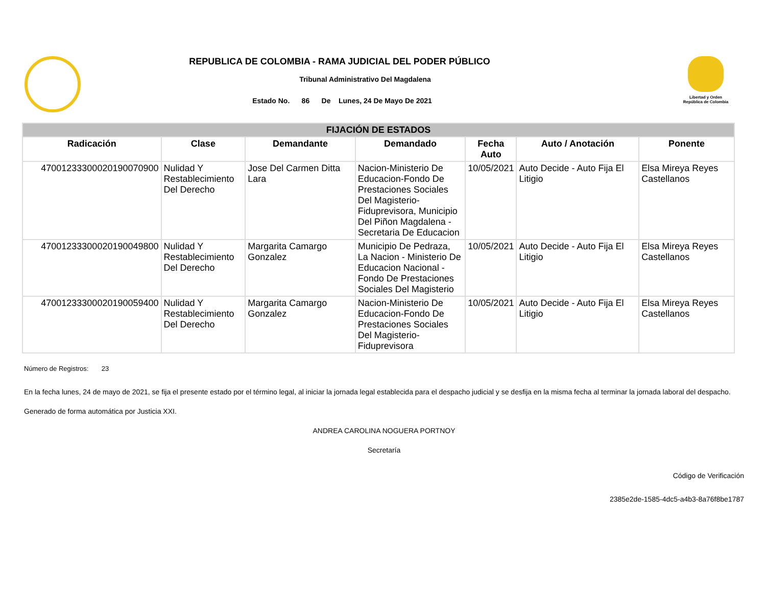REPUBLICA DE COLOMBIA - RAMA JUDICIAL DEL PODER PÚBLICO
Tribunal Administrativo Del Magdalena
Estado No. 86 De Lunes, 24 De Mayo De 2021
Libertad y Orden
República de Colombia
| FIJACIÓN DE ESTADOS | | | | | | |
| --- | --- | --- | --- | --- | --- | --- |
| Radicación | Clase | Demandante | Demandado | Fecha Auto | Auto / Anotación | Ponente |
| 47001233300020190070900 | Nulidad Y Restablecimiento Del Derecho | Jose Del Carmen Ditta Lara | Nacion-Ministerio De Educacion-Fondo De Prestaciones Sociales Del Magisterio-Fiduprevisora, Municipio Del Piñon Magdalena - Secretaria De Educacion | 10/05/2021 | Auto Decide - Auto Fija El Litigio | Elsa Mireya Reyes Castellanos |
| 47001233300020190049800 | Nulidad Y Restablecimiento Del Derecho | Margarita Camargo Gonzalez | Municipio De Pedraza, La Nacion - Ministerio De Educacion Nacional - Fondo De Prestaciones Sociales Del Magisterio | 10/05/2021 | Auto Decide - Auto Fija El Litigio | Elsa Mireya Reyes Castellanos |
| 47001233300020190059400 | Nulidad Y Restablecimiento Del Derecho | Margarita Camargo Gonzalez | Nacion-Ministerio De Educacion-Fondo De Prestaciones Sociales Del Magisterio-Fiduprevisora | 10/05/2021 | Auto Decide - Auto Fija El Litigio | Elsa Mireya Reyes Castellanos |
Número de Registros: 23
En la fecha lunes, 24 de mayo de 2021, se fija el presente estado por el término legal, al iniciar la jornada legal establecida para el despacho judicial y se desfija en la misma fecha al terminar la jornada laboral del despacho.
Generado de forma automática por Justicia XXI.
ANDREA CAROLINA NOGUERA PORTNOY
Secretaría
Código de Verificación
2385e2de-1585-4dc5-a4b3-8a76f8be1787